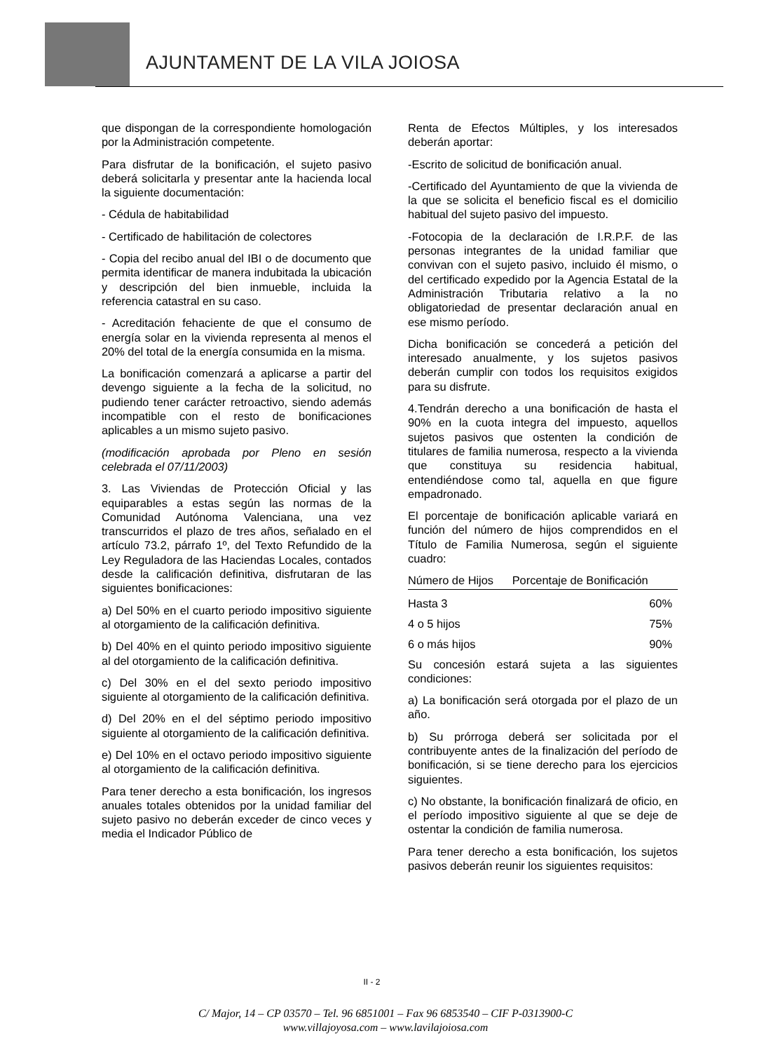AJUNTAMENT DE LA VILA JOIOSA
que dispongan de la correspondiente homologación por la Administración competente.
Para disfrutar de la bonificación, el sujeto pasivo deberá solicitarla y presentar ante la hacienda local la siguiente documentación:
- Cédula de habitabilidad
- Certificado de habilitación de colectores
- Copia del recibo anual del IBI o de documento que permita identificar de manera indubitada la ubicación y descripción del bien inmueble, incluida la referencia catastral en su caso.
- Acreditación fehaciente de que el consumo de energía solar en la vivienda representa al menos el 20% del total de la energía consumida en la misma.
La bonificación comenzará a aplicarse a partir del devengo siguiente a la fecha de la solicitud, no pudiendo tener carácter retroactivo, siendo además incompatible con el resto de bonificaciones aplicables a un mismo sujeto pasivo.
(modificación aprobada por Pleno en sesión celebrada el 07/11/2003)
3. Las Viviendas de Protección Oficial y las equiparables a estas según las normas de la Comunidad Autónoma Valenciana, una vez transcurridos el plazo de tres años, señalado en el artículo 73.2, párrafo 1º, del Texto Refundido de la Ley Reguladora de las Haciendas Locales, contados desde la calificación definitiva, disfrutaran de las siguientes bonificaciones:
a) Del 50% en el cuarto periodo impositivo siguiente al otorgamiento de la calificación definitiva.
b) Del 40% en el quinto periodo impositivo siguiente al del otorgamiento de la calificación definitiva.
c) Del 30% en el del sexto periodo impositivo siguiente al otorgamiento de la calificación definitiva.
d) Del 20% en el del séptimo periodo impositivo siguiente al otorgamiento de la calificación definitiva.
e) Del 10% en el octavo periodo impositivo siguiente al otorgamiento de la calificación definitiva.
Para tener derecho a esta bonificación, los ingresos anuales totales obtenidos por la unidad familiar del sujeto pasivo no deberán exceder de cinco veces y media el Indicador Público de
Renta de Efectos Múltiples, y los interesados deberán aportar:
-Escrito de solicitud de bonificación anual.
-Certificado del Ayuntamiento de que la vivienda de la que se solicita el beneficio fiscal es el domicilio habitual del sujeto pasivo del impuesto.
-Fotocopia de la declaración de I.R.P.F. de las personas integrantes de la unidad familiar que convivan con el sujeto pasivo, incluido él mismo, o del certificado expedido por la Agencia Estatal de la Administración Tributaria relativo a la no obligatoriedad de presentar declaración anual en ese mismo período.
Dicha bonificación se concederá a petición del interesado anualmente, y los sujetos pasivos deberán cumplir con todos los requisitos exigidos para su disfrute.
4.Tendrán derecho a una bonificación de hasta el 90% en la cuota integra del impuesto, aquellos sujetos pasivos que ostenten la condición de titulares de familia numerosa, respecto a la vivienda que constituya su residencia habitual, entendiéndose como tal, aquella en que figure empadronado.
El porcentaje de bonificación aplicable variará en función del número de hijos comprendidos en el Título de Familia Numerosa, según el siguiente cuadro:
| Número de Hijos | Porcentaje de Bonificación |
| --- | --- |
| Hasta 3 | 60% |
| 4 o 5 hijos | 75% |
| 6 o más hijos | 90% |
Su concesión estará sujeta a las siguientes condiciones:
a) La bonificación será otorgada por el plazo de un año.
b) Su prórroga deberá ser solicitada por el contribuyente antes de la finalización del período de bonificación, si se tiene derecho para los ejercicios siguientes.
c) No obstante, la bonificación finalizará de oficio, en el período impositivo siguiente al que se deje de ostentar la condición de familia numerosa.
Para tener derecho a esta bonificación, los sujetos pasivos deberán reunir los siguientes requisitos:
II - 2
C/ Major, 14 – CP 03570 – Tel. 96 6851001 – Fax 96 6853540 – CIF P-0313900-C
www.villajoyosa.com – www.lavilajoiosa.com